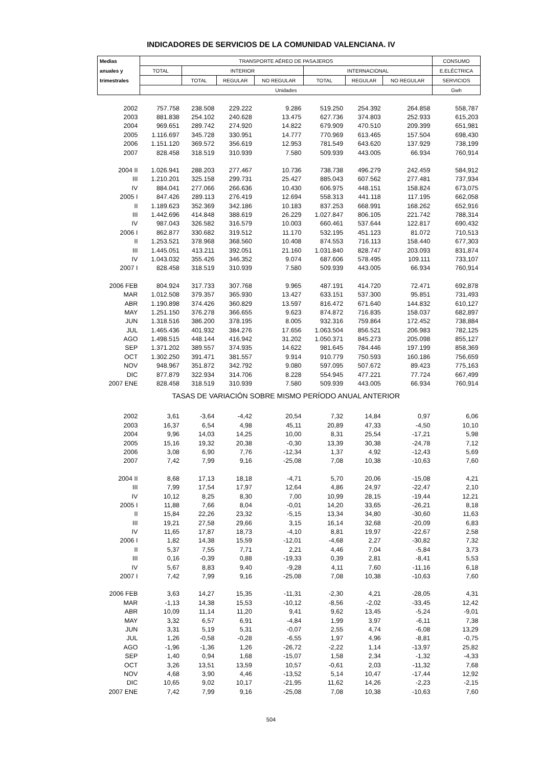INDICADORES DE SERVICIOS DE LA COMUNIDAD VALENCIANA. IV
| Medias | TRANSPORTE AÉREO DE PASAJEROS | | | | | | | CONSUMO |
| --- | --- | --- | --- | --- | --- | --- | --- | --- |
| anuales y | TOTAL | INTERIOR | | | INTERNACIONAL | | | E.ELÉCTRICA |
| trimestrales | | TOTAL | REGULAR | NO REGULAR | TOTAL | REGULAR | NO REGULAR | SERVICIOS |
| | Unidades | | | | | | | Gwh |
| 2002 | 757.758 | 238.508 | 229.222 | 9.286 | 519.250 | 254.392 | 264.858 | 558,787 |
| 2003 | 881.838 | 254.102 | 240.628 | 13.475 | 627.736 | 374.803 | 252.933 | 615,203 |
| 2004 | 969.651 | 289.742 | 274.920 | 14.822 | 679.909 | 470.510 | 209.399 | 651,981 |
| 2005 | 1.116.697 | 345.728 | 330.951 | 14.777 | 770.969 | 613.465 | 157.504 | 698,430 |
| 2006 | 1.151.120 | 369.572 | 356.619 | 12.953 | 781.549 | 643.620 | 137.929 | 738,199 |
| 2007 | 828.458 | 318.519 | 310.939 | 7.580 | 509.939 | 443.005 | 66.934 | 760,914 |
| 2004 II | 1.026.941 | 288.203 | 277.467 | 10.736 | 738.738 | 496.279 | 242.459 | 584,912 |
| III | 1.210.201 | 325.158 | 299.731 | 25.427 | 885.043 | 607.562 | 277.481 | 737,934 |
| IV | 884.041 | 277.066 | 266.636 | 10.430 | 606.975 | 448.151 | 158.824 | 673,075 |
| 2005 I | 847.426 | 289.113 | 276.419 | 12.694 | 558.313 | 441.118 | 117.195 | 662,058 |
| II | 1.189.623 | 352.369 | 342.186 | 10.183 | 837.253 | 668.991 | 168.262 | 652,916 |
| III | 1.442.696 | 414.848 | 388.619 | 26.229 | 1.027.847 | 806.105 | 221.742 | 788,314 |
| IV | 987.043 | 326.582 | 316.579 | 10.003 | 660.461 | 537.644 | 122.817 | 690,432 |
| 2006 I | 862.877 | 330.682 | 319.512 | 11.170 | 532.195 | 451.123 | 81.072 | 710,513 |
| II | 1.253.521 | 378.968 | 368.560 | 10.408 | 874.553 | 716.113 | 158.440 | 677,303 |
| III | 1.445.051 | 413.211 | 392.051 | 21.160 | 1.031.840 | 828.747 | 203.093 | 831,874 |
| IV | 1.043.032 | 355.426 | 346.352 | 9.074 | 687.606 | 578.495 | 109.111 | 733,107 |
| 2007 I | 828.458 | 318.519 | 310.939 | 7.580 | 509.939 | 443.005 | 66.934 | 760,914 |
| 2006 FEB | 804.924 | 317.733 | 307.768 | 9.965 | 487.191 | 414.720 | 72.471 | 692,878 |
| MAR | 1.012.508 | 379.357 | 365.930 | 13.427 | 633.151 | 537.300 | 95.851 | 731,493 |
| ABR | 1.190.898 | 374.426 | 360.829 | 13.597 | 816.472 | 671.640 | 144.832 | 610,127 |
| MAY | 1.251.150 | 376.278 | 366.655 | 9.623 | 874.872 | 716.835 | 158.037 | 682,897 |
| JUN | 1.318.516 | 386.200 | 378.195 | 8.005 | 932.316 | 759.864 | 172.452 | 738,884 |
| JUL | 1.465.436 | 401.932 | 384.276 | 17.656 | 1.063.504 | 856.521 | 206.983 | 782,125 |
| AGO | 1.498.515 | 448.144 | 416.942 | 31.202 | 1.050.371 | 845.273 | 205.098 | 855,127 |
| SEP | 1.371.202 | 389.557 | 374.935 | 14.622 | 981.645 | 784.446 | 197.199 | 858,369 |
| OCT | 1.302.250 | 391.471 | 381.557 | 9.914 | 910.779 | 750.593 | 160.186 | 756,659 |
| NOV | 948.967 | 351.872 | 342.792 | 9.080 | 597.095 | 507.672 | 89.423 | 775,163 |
| DIC | 877.879 | 322.934 | 314.706 | 8.228 | 554.945 | 477.221 | 77.724 | 667,499 |
| 2007 ENE | 828.458 | 318.519 | 310.939 | 7.580 | 509.939 | 443.005 | 66.934 | 760,914 |
| | TASAS DE VARIACIÓN SOBRE MISMO PERÍODO ANUAL ANTERIOR | | | | | | | |
| 2002 | 3,61 | -3,64 | -4,42 | 20,54 | 7,32 | 14,84 | 0,97 | 6,06 |
| 2003 | 16,37 | 6,54 | 4,98 | 45,11 | 20,89 | 47,33 | -4,50 | 10,10 |
| 2004 | 9,96 | 14,03 | 14,25 | 10,00 | 8,31 | 25,54 | -17,21 | 5,98 |
| 2005 | 15,16 | 19,32 | 20,38 | -0,30 | 13,39 | 30,38 | -24,78 | 7,12 |
| 2006 | 3,08 | 6,90 | 7,76 | -12,34 | 1,37 | 4,92 | -12,43 | 5,69 |
| 2007 | 7,42 | 7,99 | 9,16 | -25,08 | 7,08 | 10,38 | -10,63 | 7,60 |
| 2004 II | 8,68 | 17,13 | 18,18 | -4,71 | 5,70 | 20,06 | -15,08 | 4,21 |
| III | 7,99 | 17,54 | 17,97 | 12,64 | 4,86 | 24,97 | -22,47 | 2,10 |
| IV | 10,12 | 8,25 | 8,30 | 7,00 | 10,99 | 28,15 | -19,44 | 12,21 |
| 2005 I | 11,88 | 7,66 | 8,04 | -0,01 | 14,20 | 33,65 | -26,21 | 8,18 |
| II | 15,84 | 22,26 | 23,32 | -5,15 | 13,34 | 34,80 | -30,60 | 11,63 |
| III | 19,21 | 27,58 | 29,66 | 3,15 | 16,14 | 32,68 | -20,09 | 6,83 |
| IV | 11,65 | 17,87 | 18,73 | -4,10 | 8,81 | 19,97 | -22,67 | 2,58 |
| 2006 I | 1,82 | 14,38 | 15,59 | -12,01 | -4,68 | 2,27 | -30,82 | 7,32 |
| II | 5,37 | 7,55 | 7,71 | 2,21 | 4,46 | 7,04 | -5,84 | 3,73 |
| III | 0,16 | -0,39 | 0,88 | -19,33 | 0,39 | 2,81 | -8,41 | 5,53 |
| IV | 5,67 | 8,83 | 9,40 | -9,28 | 4,11 | 7,60 | -11,16 | 6,18 |
| 2007 I | 7,42 | 7,99 | 9,16 | -25,08 | 7,08 | 10,38 | -10,63 | 7,60 |
| 2006 FEB | 3,63 | 14,27 | 15,35 | -11,31 | -2,30 | 4,21 | -28,05 | 4,31 |
| MAR | -1,13 | 14,38 | 15,53 | -10,12 | -8,56 | -2,02 | -33,45 | 12,42 |
| ABR | 10,09 | 11,14 | 11,20 | 9,41 | 9,62 | 13,45 | -5,24 | -9,01 |
| MAY | 3,32 | 6,57 | 6,91 | -4,84 | 1,99 | 3,97 | -6,11 | 7,38 |
| JUN | 3,31 | 5,19 | 5,31 | -0,07 | 2,55 | 4,74 | -6,08 | 13,29 |
| JUL | 1,26 | -0,58 | -0,28 | -6,55 | 1,97 | 4,96 | -8,81 | -0,75 |
| AGO | -1,96 | -1,36 | 1,26 | -26,72 | -2,22 | 1,14 | -13,97 | 25,82 |
| SEP | 1,40 | 0,94 | 1,68 | -15,07 | 1,58 | 2,34 | -1,32 | -4,33 |
| OCT | 3,26 | 13,51 | 13,59 | 10,57 | -0,61 | 2,03 | -11,32 | 7,68 |
| NOV | 4,68 | 3,90 | 4,46 | -13,52 | 5,14 | 10,47 | -17,44 | 12,92 |
| DIC | 10,65 | 9,02 | 10,17 | -21,95 | 11,62 | 14,26 | -2,23 | -2,15 |
| 2007 ENE | 7,42 | 7,99 | 9,16 | -25,08 | 7,08 | 10,38 | -10,63 | 7,60 |
504